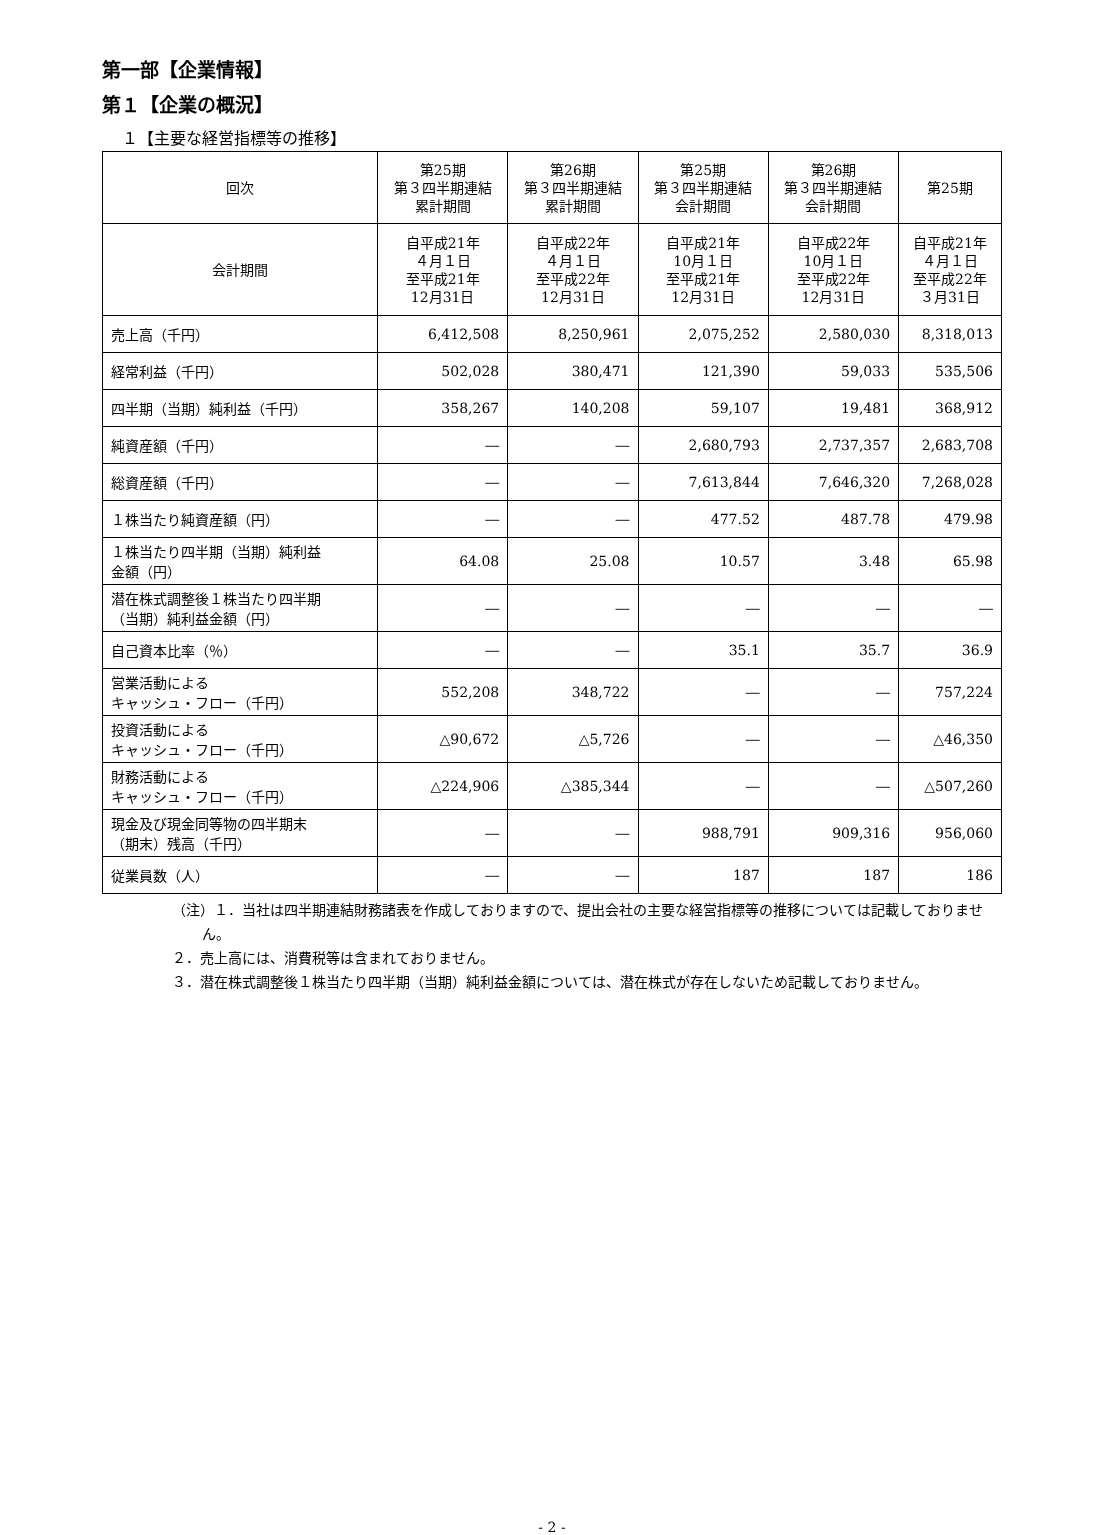第一部【企業情報】
第１【企業の概況】
１【主要な経営指標等の推移】
| 回次 | 第25期 第３四半期連結 累計期間 | 第26期 第３四半期連結 累計期間 | 第25期 第３四半期連結 会計期間 | 第26期 第３四半期連結 会計期間 | 第25期 |
| --- | --- | --- | --- | --- | --- |
| 会計期間 | 自平成21年 ４月１日 至平成21年 12月31日 | 自平成22年 ４月１日 至平成22年 12月31日 | 自平成21年 10月１日 至平成21年 12月31日 | 自平成22年 10月１日 至平成22年 12月31日 | 自平成21年 ４月１日 至平成22年 ３月31日 |
| 売上高（千円） | 6,412,508 | 8,250,961 | 2,075,252 | 2,580,030 | 8,318,013 |
| 経常利益（千円） | 502,028 | 380,471 | 121,390 | 59,033 | 535,506 |
| 四半期（当期）純利益（千円） | 358,267 | 140,208 | 59,107 | 19,481 | 368,912 |
| 純資産額（千円） | ― | ― | 2,680,793 | 2,737,357 | 2,683,708 |
| 総資産額（千円） | ― | ― | 7,613,844 | 7,646,320 | 7,268,028 |
| １株当たり純資産額（円） | ― | ― | 477.52 | 487.78 | 479.98 |
| １株当たり四半期（当期）純利益 金額（円） | 64.08 | 25.08 | 10.57 | 3.48 | 65.98 |
| 潜在株式調整後１株当たり四半期 （当期）純利益金額（円） | ― | ― | ― | ― | ― |
| 自己資本比率（％） | ― | ― | 35.1 | 35.7 | 36.9 |
| 営業活動による キャッシュ・フロー（千円） | 552,208 | 348,722 | ― | ― | 757,224 |
| 投資活動による キャッシュ・フロー（千円） | △90,672 | △5,726 | ― | ― | △46,350 |
| 財務活動による キャッシュ・フロー（千円） | △224,906 | △385,344 | ― | ― | △507,260 |
| 現金及び現金同等物の四半期末 （期末）残高（千円） | ― | ― | 988,791 | 909,316 | 956,060 |
| 従業員数（人） | ― | ― | 187 | 187 | 186 |
（注）１．当社は四半期連結財務諸表を作成しておりますので、提出会社の主要な経営指標等の推移については記載しておりません。
２．売上高には、消費税等は含まれておりません。
３．潜在株式調整後１株当たり四半期（当期）純利益金額については、潜在株式が存在しないため記載しておりません。
- 2 -